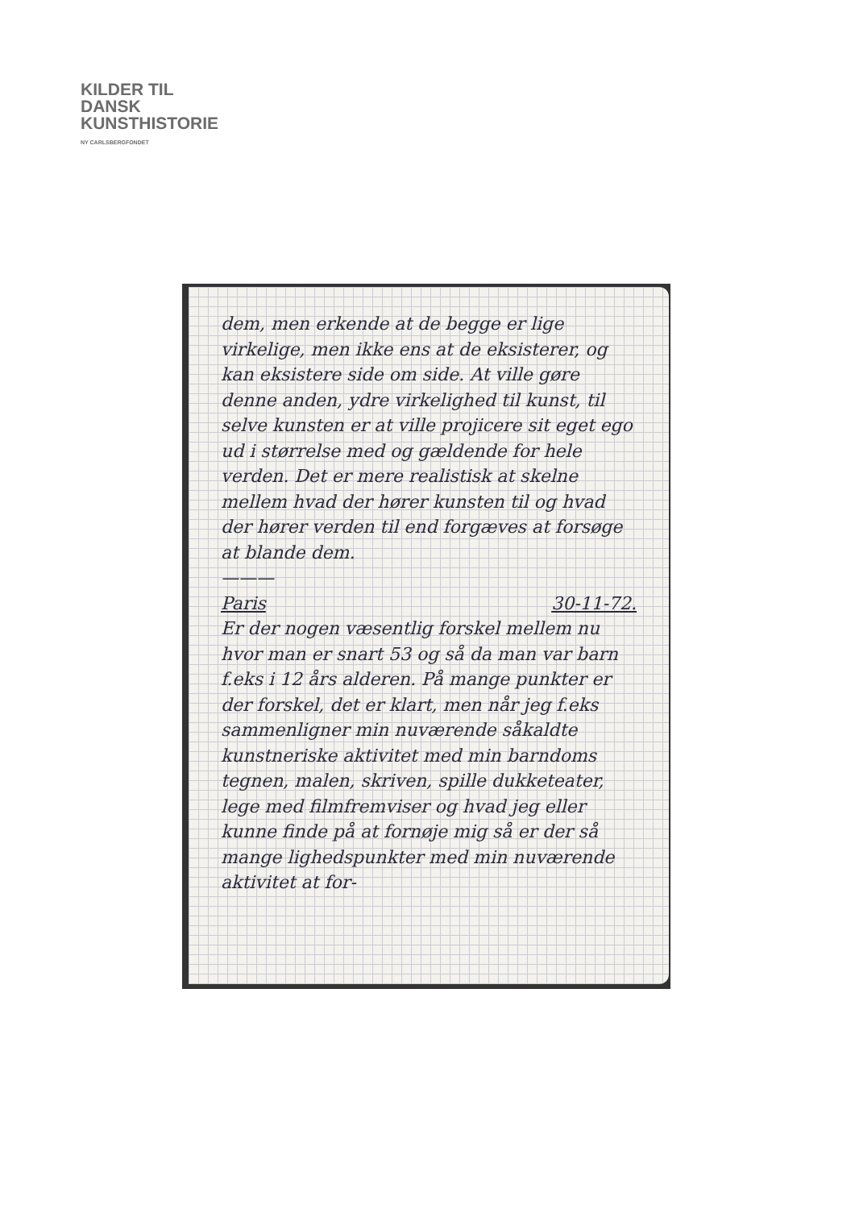KILDER TIL
DANSK
KUNSTHISTORIE
NY CARLSBERGFONDET
dem, men erkende at de begge er lige virkelige, men ikke ens at de eksisterer, og kan eksistere side om side. At ville gøre denne anden, ydre virkelighed til kunst, til selve kunsten er at ville projicere sit eget ego ud i størrelse med og gældende for hele verden. Det er mere realistisk at skelne mellem hvad der hører kunsten til og hvad der hører verden til end forgæves at forsøge at blande dem.
———
Paris 30-11-72.
Er der nogen væsentlig forskel mellem nu hvor man er snart 53 og så da man var barn f.eks i 12 års alderen. På mange punkter er der forskel, det er klart, men når jeg f.eks sammenligner min nuværende såkaldte kunstneriske aktivitet med min barndoms tegnen, malen, skriven, spille dukketeater, lege med filmfremviser og hvad jeg eller kunne finde på at fornøje mig så er der så mange lighedspunkter med min nuværende aktivitet at for-